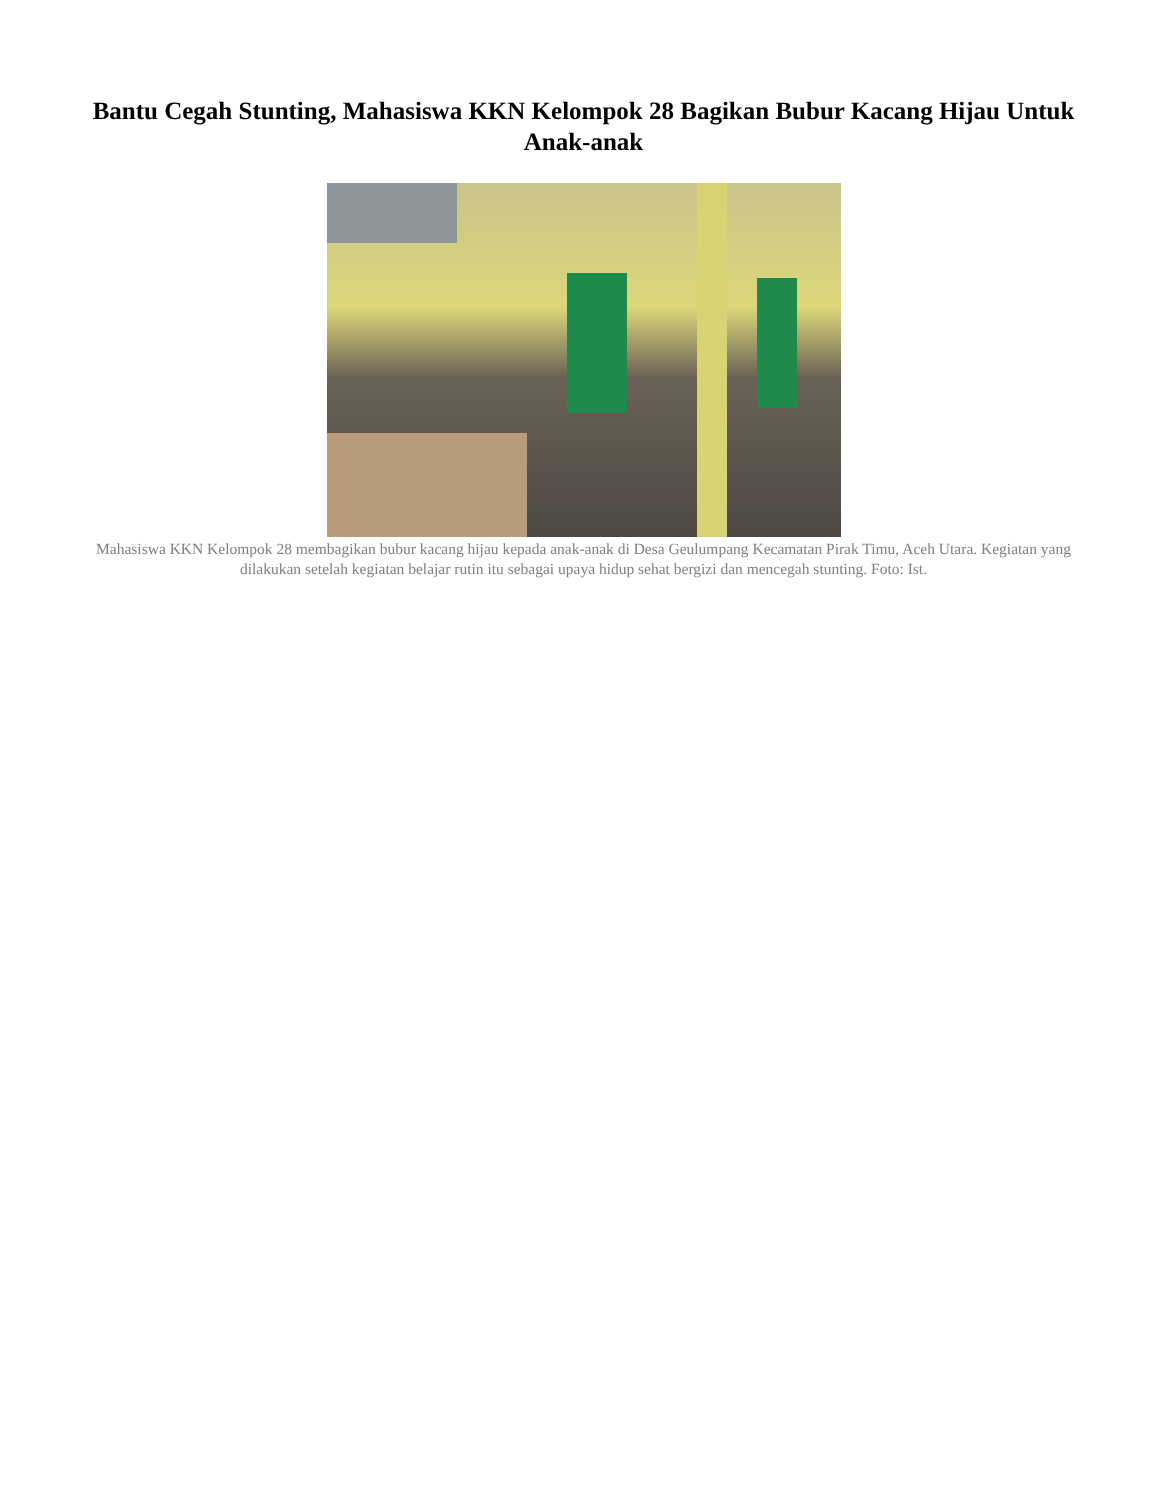Bantu Cegah Stunting, Mahasiswa KKN Kelompok 28 Bagikan Bubur Kacang Hijau Untuk Anak-anak
Mahasiswa KKN Kelompok 28 membagikan bubur kacang hijau kepada anak-anak di Desa Geulumpang Kecamatan Pirak Timu, Aceh Utara. Kegiatan yang dilakukan setelah kegiatan belajar rutin itu sebagai upaya hidup sehat bergizi dan mencegah stunting. Foto: Ist.